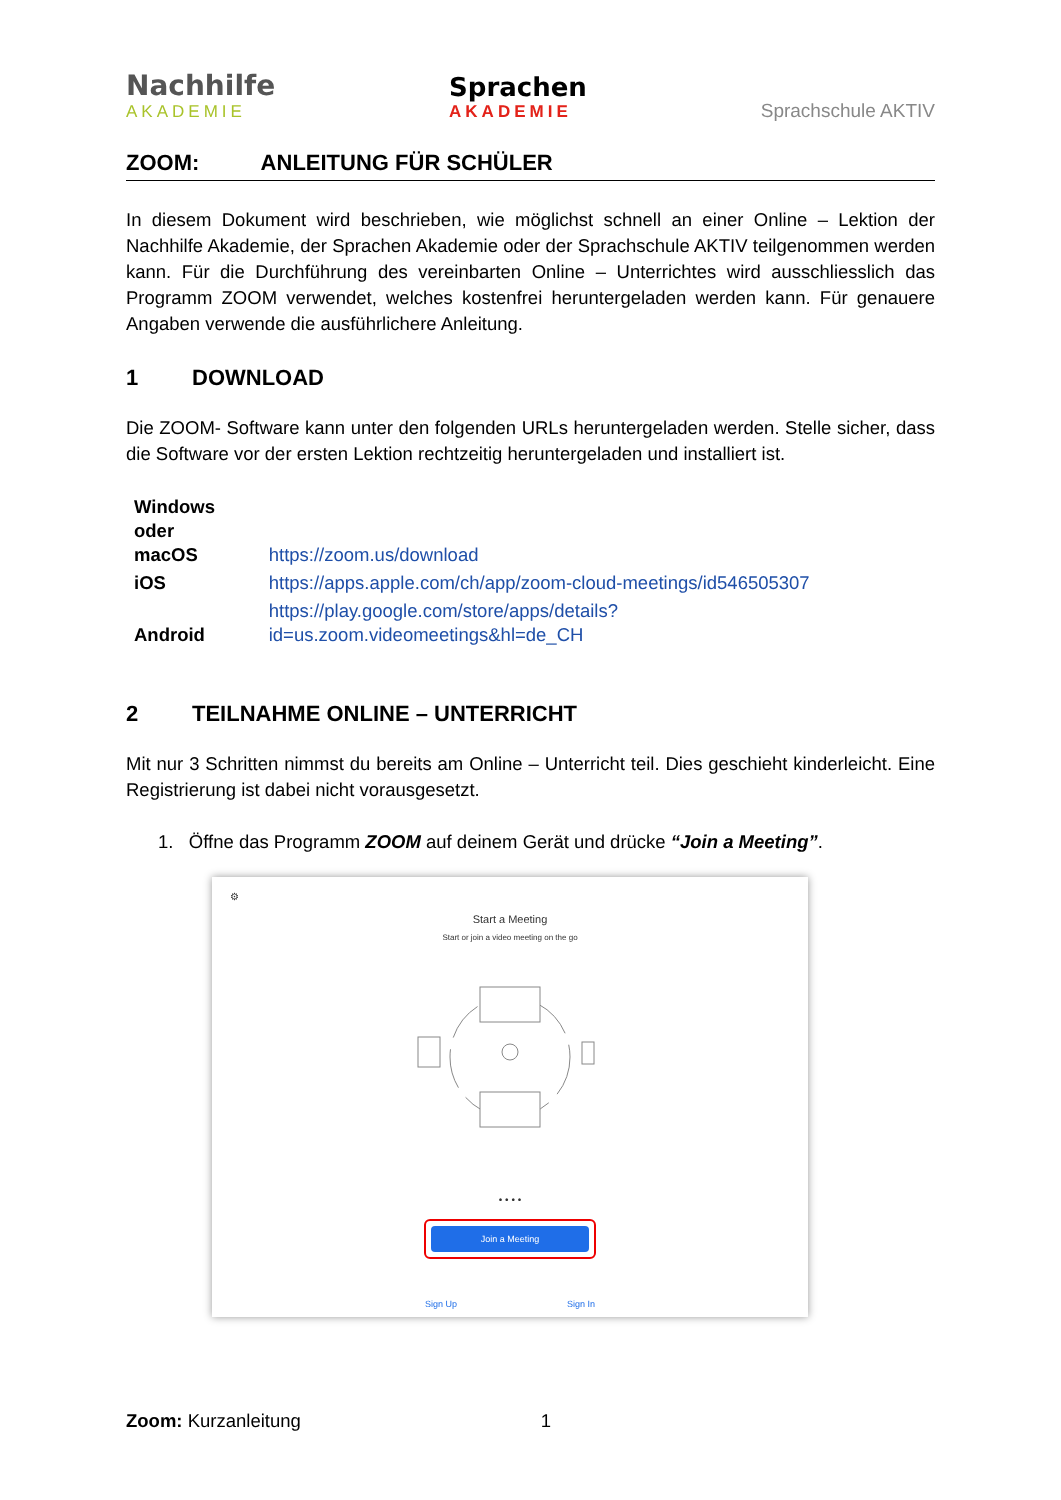Nachhilfe
AKADEMIE
Sprachen
AKADEMIE
Sprachschule AKTIV
ZOOM: ANLEITUNG FÜR SCHÜLER
In diesem Dokument wird beschrieben, wie möglichst schnell an einer Online – Lektion der Nachhilfe Akademie, der Sprachen Akademie oder der Sprachschule AKTIV teilgenommen werden kann. Für die Durchführung des vereinbarten Online – Unterrichtes wird ausschliesslich das Programm ZOOM verwendet, welches kostenfrei heruntergeladen werden kann. Für genauere Angaben verwende die ausführlichere Anleitung.
1 DOWNLOAD
Die ZOOM- Software kann unter den folgenden URLs heruntergeladen werden. Stelle sicher, dass die Software vor der ersten Lektion rechtzeitig heruntergeladen und installiert ist.
| Windows oder macOS | https://zoom.us/download |
| iOS | https://apps.apple.com/ch/app/zoom-cloud-meetings/id546505307 |
| Android | https://play.google.com/store/apps/details?id=us.zoom.videomeetings&hl=de_CH |
2 TEILNAHME ONLINE – UNTERRICHT
Mit nur 3 Schritten nimmst du bereits am Online – Unterricht teil. Dies geschieht kinderleicht. Eine Registrierung ist dabei nicht vorausgesetzt.
1. Öffne das Programm ZOOM auf deinem Gerät und drücke “Join a Meeting”.
⚙
Start a Meeting
Start or join a video meeting on the go
• • • •
Join a Meeting
Sign Up Sign In
Zoom: Kurzanleitung 1